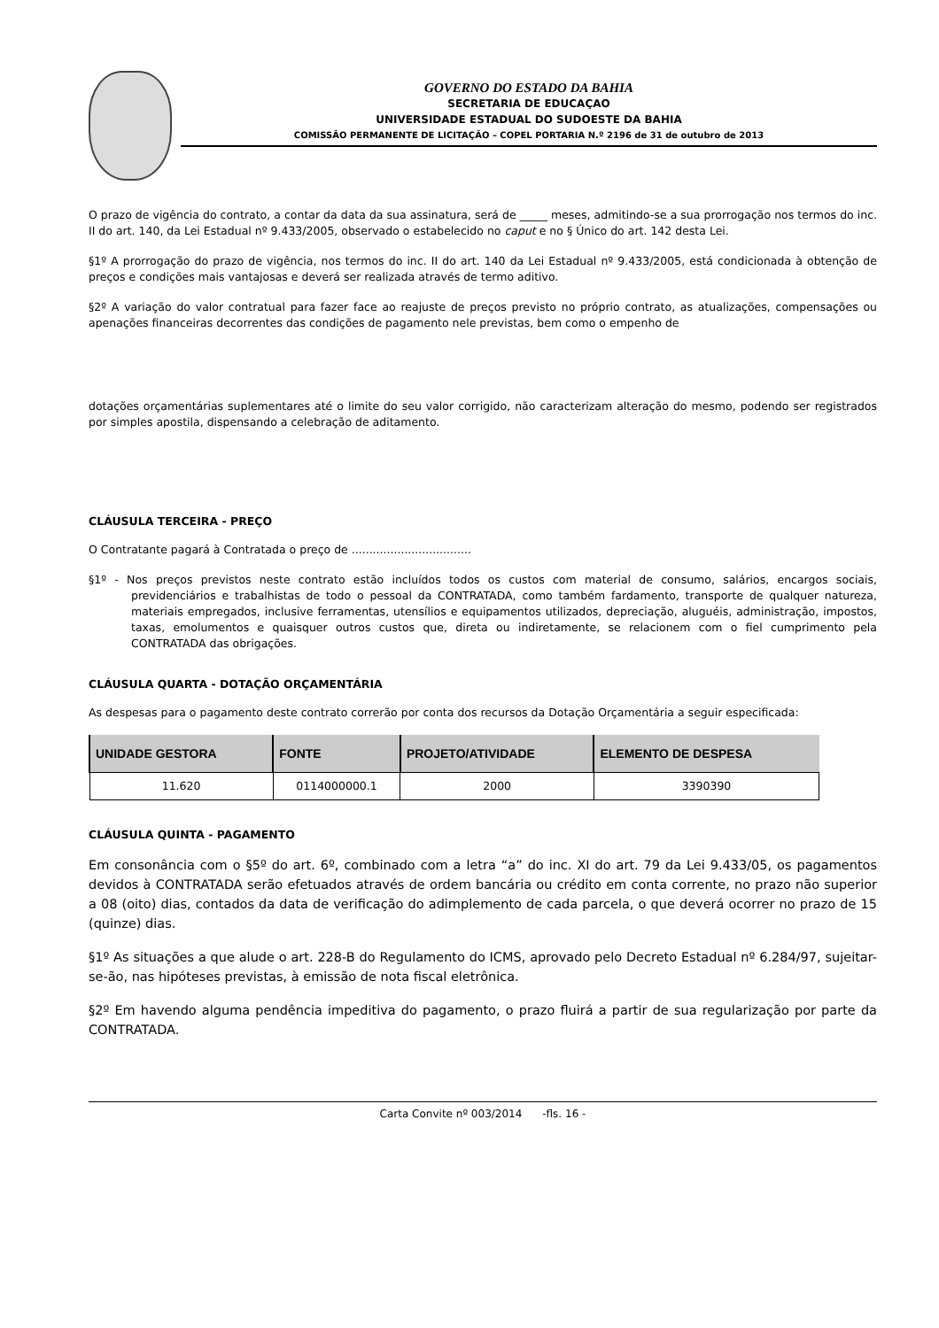GOVERNO DO ESTADO DA BAHIA
SECRETARIA DE EDUCAÇAO
UNIVERSIDADE ESTADUAL DO SUDOESTE DA BAHIA
COMISSÃO PERMANENTE DE LICITAÇÃO – COPEL PORTARIA N.º 2196 de 31 de outubro de 2013
O prazo de vigência do contrato, a contar da data da sua assinatura, será de _____ meses, admitindo-se a sua prorrogação nos termos do inc. II do art. 140, da Lei Estadual nº 9.433/2005, observado o estabelecido no caput e no § Único do art. 142 desta Lei.
§1º A prorrogação do prazo de vigência, nos termos do inc. II do art. 140 da Lei Estadual nº 9.433/2005, está condicionada à obtenção de preços e condições mais vantajosas e deverá ser realizada através de termo aditivo.
§2º A variação do valor contratual para fazer face ao reajuste de preços previsto no próprio contrato, as atualizações, compensações ou apenações financeiras decorrentes das condições de pagamento nele previstas, bem como o empenho de
dotações orçamentárias suplementares até o limite do seu valor corrigido, não caracterizam alteração do mesmo, podendo ser registrados por simples apostila, dispensando a celebração de aditamento.
CLÁUSULA TERCEIRA - PREÇO
O Contratante pagará à Contratada o preço de ..................................
§1º - Nos preços previstos neste contrato estão incluídos todos os custos com material de consumo, salários, encargos sociais, previdenciários e trabalhistas de todo o pessoal da CONTRATADA, como também fardamento, transporte de qualquer natureza, materiais empregados, inclusive ferramentas, utensílios e equipamentos utilizados, depreciação, aluguéis, administração, impostos, taxas, emolumentos e quaisquer outros custos que, direta ou indiretamente, se relacionem com o fiel cumprimento pela CONTRATADA das obrigações.
CLÁUSULA QUARTA - DOTAÇÃO ORÇAMENTÁRIA
As despesas para o pagamento deste contrato correrão por conta dos recursos da Dotação Orçamentária a seguir especificada:
| UNIDADE GESTORA | FONTE | PROJETO/ATIVIDADE | ELEMENTO DE DESPESA |
| --- | --- | --- | --- |
| 11.620 | 0114000000.1 | 2000 | 3390390 |
CLÁUSULA QUINTA - PAGAMENTO
Em consonância com o §5º do art. 6º, combinado com a letra “a” do inc. XI do art. 79 da Lei 9.433/05, os pagamentos devidos à CONTRATADA serão efetuados através de ordem bancária ou crédito em conta corrente, no prazo não superior a 08 (oito) dias, contados da data de verificação do adimplemento de cada parcela, o que deverá ocorrer no prazo de 15 (quinze) dias.
§1º As situações a que alude o art. 228-B do Regulamento do ICMS, aprovado pelo Decreto Estadual nº 6.284/97, sujeitar-se-ão, nas hipóteses previstas, à emissão de nota fiscal eletrônica.
§2º Em havendo alguma pendência impeditiva do pagamento, o prazo fluirá a partir de sua regularização por parte da CONTRATADA.
Carta Convite nº 003/2014 -fls. 16 -